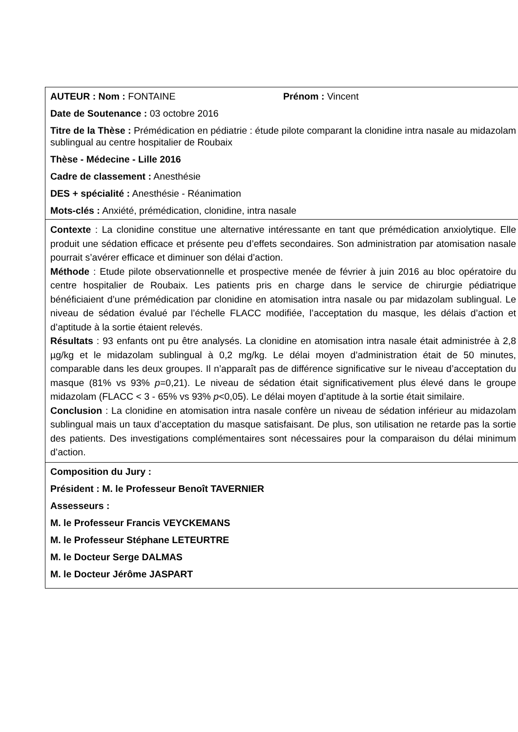| AUTEUR : Nom : FONTAINE Prénom : Vincent Date de Soutenance : 03 octobre 2016 Titre de la Thèse : Prémédication en pédiatrie : étude pilote comparant la clonidine intra nasale au midazolam sublingual au centre hospitalier de Roubaix Thèse - Médecine - Lille 2016 Cadre de classement : Anesthésie DES + spécialité : Anesthésie - Réanimation Mots-clés : Anxiété, prémédication, clonidine, intra nasale |
| Contexte : La clonidine constitue une alternative intéressante en tant que prémédication anxiolytique. Elle produit une sédation efficace et présente peu d’effets secondaires. Son administration par atomisation nasale pourrait s’avérer efficace et diminuer son délai d’action. Méthode : Etude pilote observationnelle et prospective menée de février à juin 2016 au bloc opératoire du centre hospitalier de Roubaix. Les patients pris en charge dans le service de chirurgie pédiatrique bénéficiaient d’une prémédication par clonidine en atomisation intra nasale ou par midazolam sublingual. Le niveau de sédation évalué par l’échelle FLACC modifiée, l’acceptation du masque, les délais d’action et d’aptitude à la sortie étaient relevés. Résultats : 93 enfants ont pu être analysés. La clonidine en atomisation intra nasale était administrée à 2,8 µg/kg et le midazolam sublingual à 0,2 mg/kg. Le délai moyen d’administration était de 50 minutes, comparable dans les deux groupes. Il n’apparaît pas de différence significative sur le niveau d’acceptation du masque (81% vs 93% p =0,21). Le niveau de sédation était significativement plus élevé dans le groupe midazolam (FLACC < 3 - 65% vs 93% p <0,05). Le délai moyen d’aptitude à la sortie était similaire. Conclusion : La clonidine en atomisation intra nasale confère un niveau de sédation inférieur au midazolam sublingual mais un taux d’acceptation du masque satisfaisant. De plus, son utilisation ne retarde pas la sortie des patients. Des investigations complémentaires sont nécessaires pour la comparaison du délai minimum d’action. |
| Composition du Jury : Président : M. le Professeur Benoît TAVERNIER Assesseurs : M. le Professeur Francis VEYCKEMANS M. le Professeur Stéphane LETEURTRE M. le Docteur Serge DALMAS M. le Docteur Jérôme JASPART |